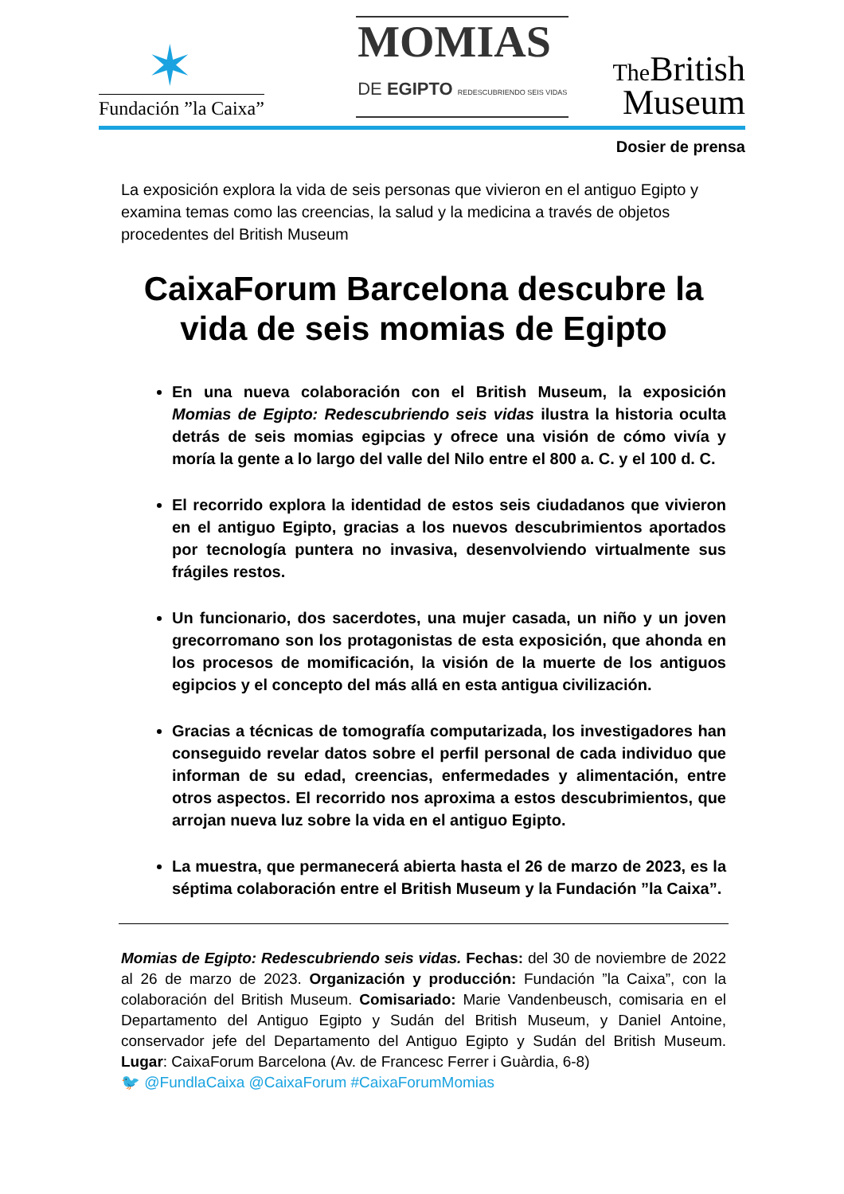✶
Fundación ”la Caixa”
MOMIAS
DE EGIPTO REDESCUBRIENDO SEIS VIDAS
The British
Museum
Dosier de prensa
La exposición explora la vida de seis personas que vivieron en el antiguo Egipto y examina temas como las creencias, la salud y la medicina a través de objetos procedentes del British Museum
CaixaForum Barcelona descubre la vida de seis momias de Egipto
En una nueva colaboración con el British Museum, la exposición Momias de Egipto: Redescubriendo seis vidas ilustra la historia oculta detrás de seis momias egipcias y ofrece una visión de cómo vivía y moría la gente a lo largo del valle del Nilo entre el 800 a. C. y el 100 d. C.
El recorrido explora la identidad de estos seis ciudadanos que vivieron en el antiguo Egipto, gracias a los nuevos descubrimientos aportados por tecnología puntera no invasiva, desenvolviendo virtualmente sus frágiles restos.
Un funcionario, dos sacerdotes, una mujer casada, un niño y un joven grecorromano son los protagonistas de esta exposición, que ahonda en los procesos de momificación, la visión de la muerte de los antiguos egipcios y el concepto del más allá en esta antigua civilización.
Gracias a técnicas de tomografía computarizada, los investigadores han conseguido revelar datos sobre el perfil personal de cada individuo que informan de su edad, creencias, enfermedades y alimentación, entre otros aspectos. El recorrido nos aproxima a estos descubrimientos, que arrojan nueva luz sobre la vida en el antiguo Egipto.
La muestra, que permanecerá abierta hasta el 26 de marzo de 2023, es la séptima colaboración entre el British Museum y la Fundación ”la Caixa”.
Momias de Egipto: Redescubriendo seis vidas. Fechas: del 30 de noviembre de 2022 al 26 de marzo de 2023. Organización y producción: Fundación ”la Caixa”, con la colaboración del British Museum. Comisariado: Marie Vandenbeusch, comisaria en el Departamento del Antiguo Egipto y Sudán del British Museum, y Daniel Antoine, conservador jefe del Departamento del Antiguo Egipto y Sudán del British Museum. Lugar: CaixaForum Barcelona (Av. de Francesc Ferrer i Guàrdia, 6-8)
🐦 @FundlaCaixa @CaixaForum #CaixaForumMomias